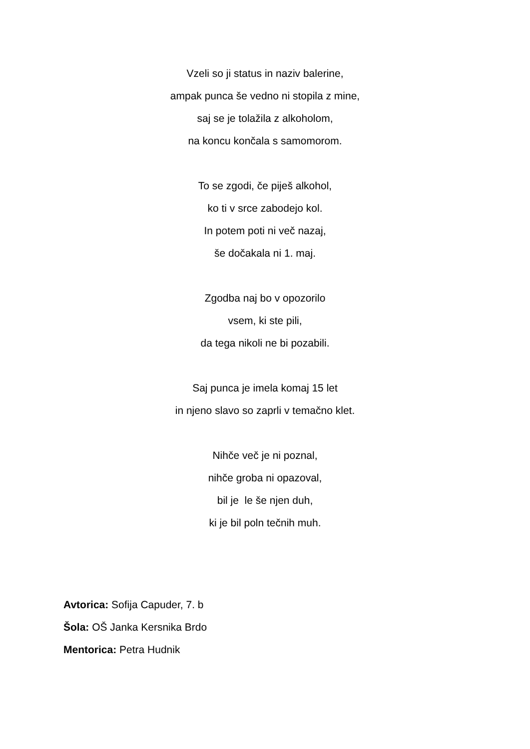Vzeli so ji status in naziv balerine,
ampak punca še vedno ni stopila z mine,
saj se je tolažila z alkoholom,
na koncu končala s samomorom.
To se zgodi, če piješ alkohol,
ko ti v srce zabodejo kol.
In potem poti ni več nazaj,
še dočakala ni 1. maj.
Zgodba naj bo v opozorilo
vsem, ki ste pili,
da tega nikoli ne bi pozabili.
Saj punca je imela komaj 15 let
in njeno slavo so zaprli v temačno klet.
Nihče več je ni poznal,
nihče groba ni opazoval,
bil je le še njen duh,
ki je bil poln tečnih muh.
Avtorica: Sofija Capuder, 7. b
Šola: OŠ Janka Kersnika Brdo
Mentorica: Petra Hudnik